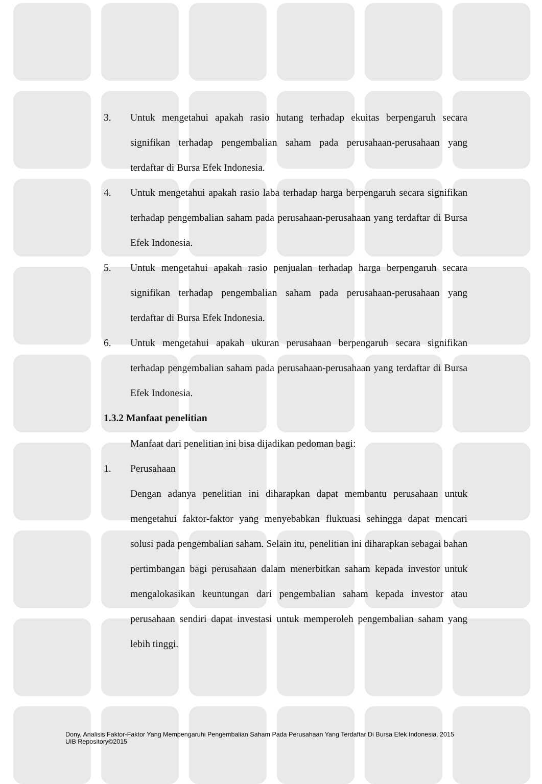3. Untuk mengetahui apakah rasio hutang terhadap ekuitas berpengaruh secara signifikan terhadap pengembalian saham pada perusahaan-perusahaan yang terdaftar di Bursa Efek Indonesia.
4. Untuk mengetahui apakah rasio laba terhadap harga berpengaruh secara signifikan terhadap pengembalian saham pada perusahaan-perusahaan yang terdaftar di Bursa Efek Indonesia.
5. Untuk mengetahui apakah rasio penjualan terhadap harga berpengaruh secara signifikan terhadap pengembalian saham pada perusahaan-perusahaan yang terdaftar di Bursa Efek Indonesia.
6. Untuk mengetahui apakah ukuran perusahaan berpengaruh secara signifikan terhadap pengembalian saham pada perusahaan-perusahaan yang terdaftar di Bursa Efek Indonesia.
1.3.2 Manfaat penelitian
Manfaat dari penelitian ini bisa dijadikan pedoman bagi:
1. Perusahaan
Dengan adanya penelitian ini diharapkan dapat membantu perusahaan untuk mengetahui faktor-faktor yang menyebabkan fluktuasi sehingga dapat mencari solusi pada pengembalian saham. Selain itu, penelitian ini diharapkan sebagai bahan pertimbangan bagi perusahaan dalam menerbitkan saham kepada investor untuk mengalokasikan keuntungan dari pengembalian saham kepada investor atau perusahaan sendiri dapat investasi untuk memperoleh pengembalian saham yang lebih tinggi.
Dony, Analisis Faktor-Faktor Yang Mempengaruhi Pengembalian Saham Pada Perusahaan Yang Terdaftar Di Bursa Efek Indonesia, 2015
UIB Repository©2015